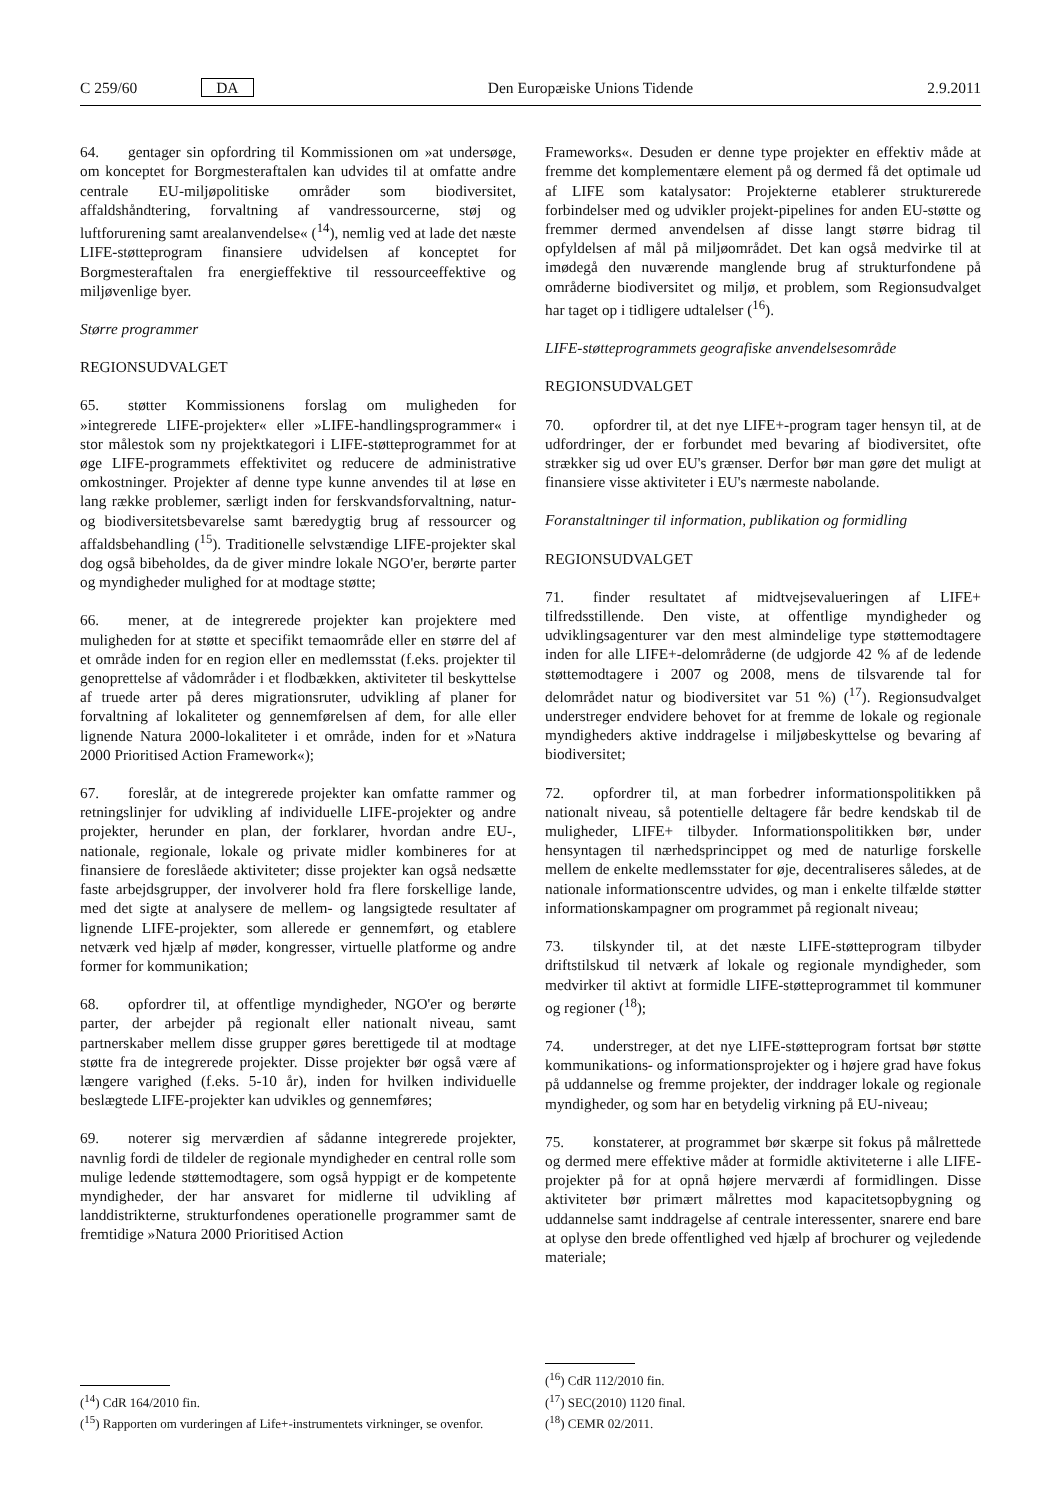C 259/60 DA Den Europæiske Unions Tidende 2.9.2011
64. gentager sin opfordring til Kommissionen om »at undersøge, om konceptet for Borgmesteraftalen kan udvides til at omfatte andre centrale EU-miljøpolitiske områder som biodiversitet, affaldshåndtering, forvaltning af vandressourcerne, støj og luftforurening samt arealanvendelse« (<sup>14</sup>), nemlig ved at lade det næste LIFE-støtteprogram finansiere udvidelsen af konceptet for Borgmesteraftalen fra energieffektive til ressourceeffektive og miljøvenlige byer.
Større programmer
REGIONSUDVALGET
65. støtter Kommissionens forslag om muligheden for »integrerede LIFE-projekter« eller »LIFE-handlingsprogrammer« i stor målestok som ny projektkategori i LIFE-støtteprogrammet for at øge LIFE-programmets effektivitet og reducere de administrative omkostninger. Projekter af denne type kunne anvendes til at løse en lang række problemer, særligt inden for ferskvandsforvaltning, natur- og biodiversitetsbevarelse samt bæredygtig brug af ressourcer og affaldsbehandling (<sup>15</sup>). Traditionelle selvstændige LIFE-projekter skal dog også bibeholdes, da de giver mindre lokale NGO'er, berørte parter og myndigheder mulighed for at modtage støtte;
66. mener, at de integrerede projekter kan projektere med muligheden for at støtte et specifikt temaområde eller en større del af et område inden for en region eller en medlemsstat (f.eks. projekter til genoprettelse af vådområder i et flodbækken, aktiviteter til beskyttelse af truede arter på deres migrationsruter, udvikling af planer for forvaltning af lokaliteter og gennemførelsen af dem, for alle eller lignende Natura 2000-lokaliteter i et område, inden for et »Natura 2000 Prioritised Action Framework«);
67. foreslår, at de integrerede projekter kan omfatte rammer og retningslinjer for udvikling af individuelle LIFE-projekter og andre projekter, herunder en plan, der forklarer, hvordan andre EU-, nationale, regionale, lokale og private midler kombineres for at finansiere de foreslåede aktiviteter; disse projekter kan også nedsætte faste arbejdsgrupper, der involverer hold fra flere forskellige lande, med det sigte at analysere de mellem- og langsigtede resultater af lignende LIFE-projekter, som allerede er gennemført, og etablere netværk ved hjælp af møder, kongresser, virtuelle platforme og andre former for kommunikation;
68. opfordrer til, at offentlige myndigheder, NGO'er og berørte parter, der arbejder på regionalt eller nationalt niveau, samt partnerskaber mellem disse grupper gøres berettigede til at modtage støtte fra de integrerede projekter. Disse projekter bør også være af længere varighed (f.eks. 5-10 år), inden for hvilken individuelle beslægtede LIFE-projekter kan udvikles og gennemføres;
69. noterer sig merværdien af sådanne integrerede projekter, navnlig fordi de tildeler de regionale myndigheder en central rolle som mulige ledende støttemodtagere, som også hyppigt er de kompetente myndigheder, der har ansvaret for midlerne til udvikling af landdistrikterne, strukturfondenes operationelle programmer samt de fremtidige »Natura 2000 Prioritised Action
(<sup>14</sup>) CdR 164/2010 fin.
(<sup>15</sup>) Rapporten om vurderingen af Life+-instrumentets virkninger, se ovenfor.
Frameworks«. Desuden er denne type projekter en effektiv måde at fremme det komplementære element på og dermed få det optimale ud af LIFE som katalysator: Projekterne etablerer strukturerede forbindelser med og udvikler projekt-pipelines for anden EU-støtte og fremmer dermed anvendelsen af disse langt større bidrag til opfyldelsen af mål på miljøområdet. Det kan også medvirke til at imødegå den nuværende manglende brug af strukturfondene på områderne biodiversitet og miljø, et problem, som Regionsudvalget har taget op i tidligere udtalelser (<sup>16</sup>).
LIFE-støtteprogrammets geografiske anvendelsesområde
REGIONSUDVALGET
70. opfordrer til, at det nye LIFE+-program tager hensyn til, at de udfordringer, der er forbundet med bevaring af biodiversitet, ofte strækker sig ud over EU's grænser. Derfor bør man gøre det muligt at finansiere visse aktiviteter i EU's nærmeste nabolande.
Foranstaltninger til information, publikation og formidling
REGIONSUDVALGET
71. finder resultatet af midtvejsevalueringen af LIFE+ tilfredsstillende. Den viste, at offentlige myndigheder og udviklingsagenturer var den mest almindelige type støttemodtagere inden for alle LIFE+-delområderne (de udgjorde 42 % af de ledende støttemodtagere i 2007 og 2008, mens de tilsvarende tal for delområdet natur og biodiversitet var 51 %) (<sup>17</sup>). Regionsudvalget understreger endvidere behovet for at fremme de lokale og regionale myndigheders aktive inddragelse i miljøbeskyttelse og bevaring af biodiversitet;
72. opfordrer til, at man forbedrer informationspolitikken på nationalt niveau, så potentielle deltagere får bedre kendskab til de muligheder, LIFE+ tilbyder. Informationspolitikken bør, under hensyntagen til nærhedsprincippet og med de naturlige forskelle mellem de enkelte medlemsstater for øje, decentraliseres således, at de nationale informationscentre udvides, og man i enkelte tilfælde støtter informationskampagner om programmet på regionalt niveau;
73. tilskynder til, at det næste LIFE-støtteprogram tilbyder driftstilskud til netværk af lokale og regionale myndigheder, som medvirker til aktivt at formidle LIFE-støtteprogrammet til kommuner og regioner (<sup>18</sup>);
74. understreger, at det nye LIFE-støtteprogram fortsat bør støtte kommunikations- og informationsprojekter og i højere grad have fokus på uddannelse og fremme projekter, der inddrager lokale og regionale myndigheder, og som har en betydelig virkning på EU-niveau;
75. konstaterer, at programmet bør skærpe sit fokus på målrettede og dermed mere effektive måder at formidle aktiviteterne i alle LIFE-projekter på for at opnå højere merværdi af formidlingen. Disse aktiviteter bør primært målrettes mod kapacitetsopbygning og uddannelse samt inddragelse af centrale interessenter, snarere end bare at oplyse den brede offentlighed ved hjælp af brochurer og vejledende materiale;
(<sup>16</sup>) CdR 112/2010 fin.
(<sup>17</sup>) SEC(2010) 1120 final.
(<sup>18</sup>) CEMR 02/2011.